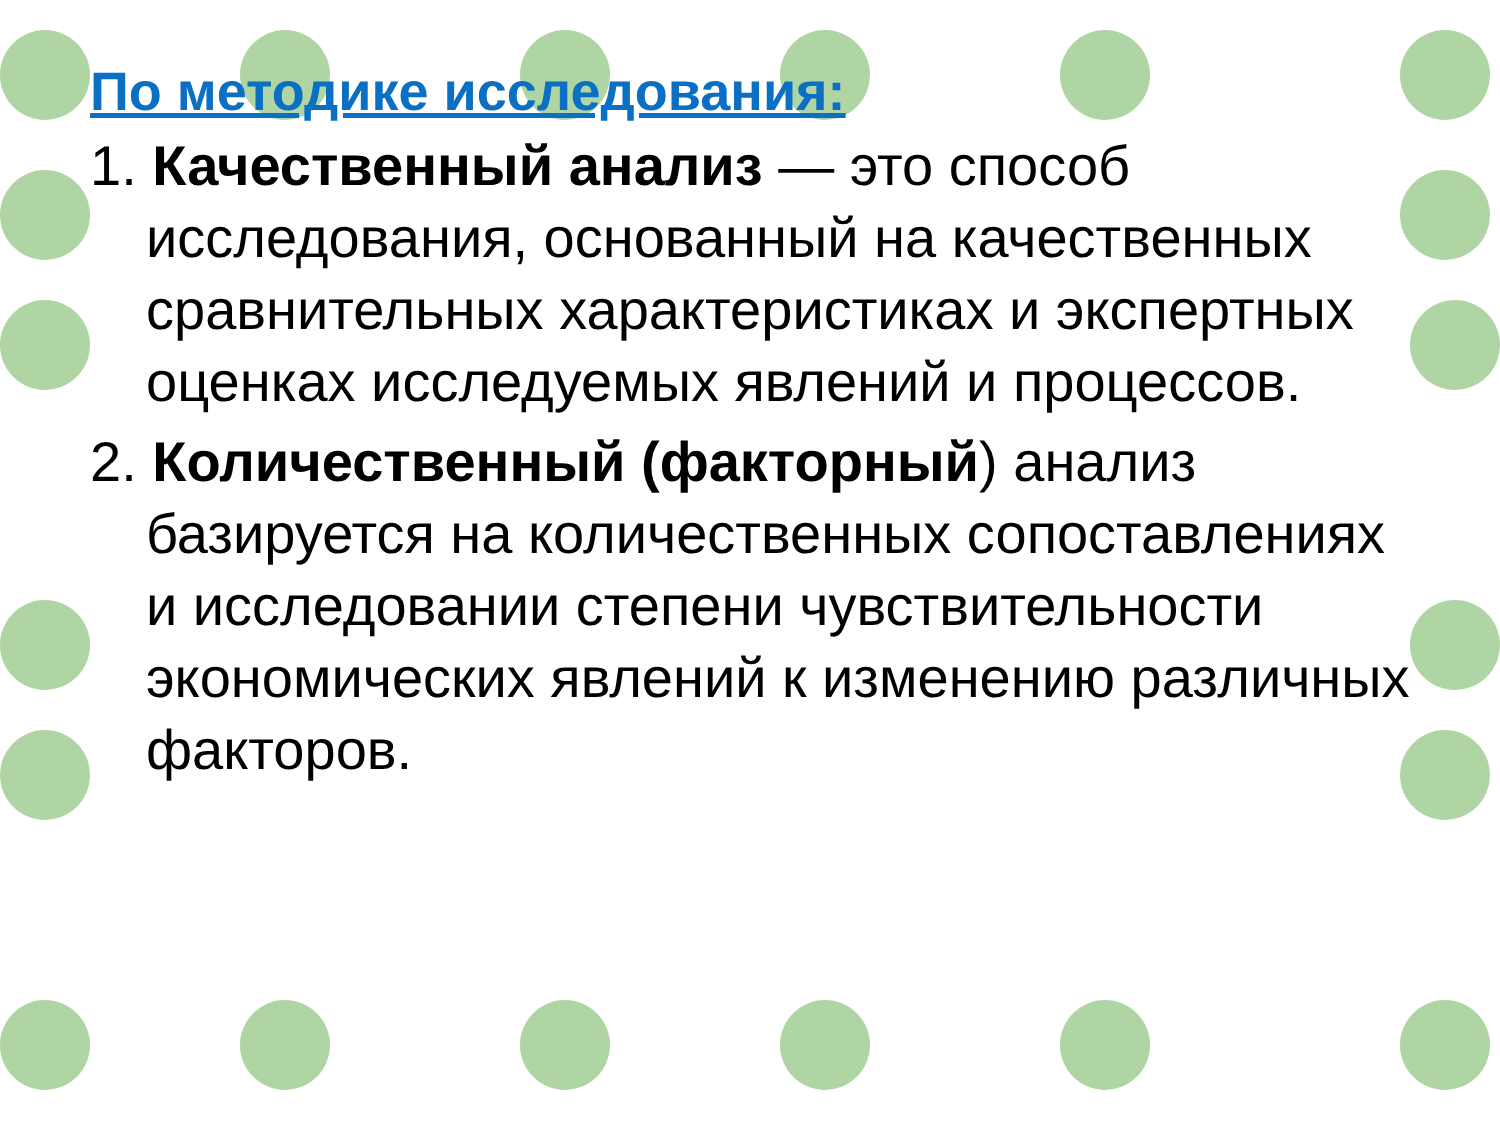По методике исследования:
1. Качественный анализ — это способ исследования, основанный на качественных сравнительных характеристиках и экспертных оценках исследуемых явлений и процессов.
2. Количественный (факторный) анализ базируется на количественных сопоставлениях и исследовании степени чувствительности экономических явлений к изменению различных факторов.